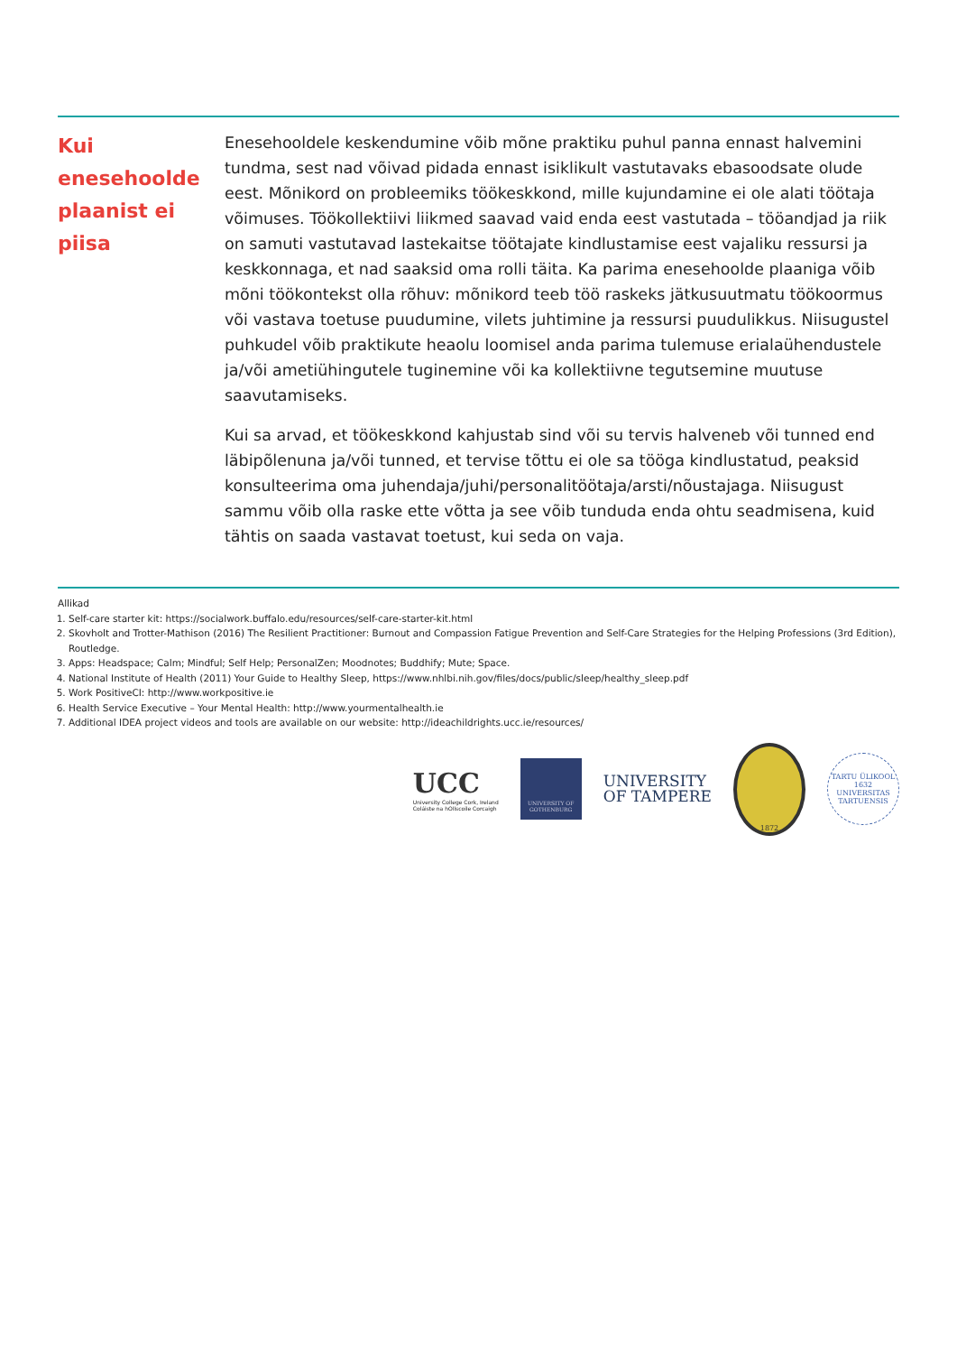Kui enesehoolde plaanist ei piisa
Enesehooldele keskendumine võib mõne praktiku puhul panna ennast halvemini tundma, sest nad võivad pidada ennast isiklikult vastutavaks ebasoodsate olude eest. Mõnikord on probleemiks töökeskkond, mille kujundamine ei ole alati töötaja võimuses. Töökollektiivi liikmed saavad vaid enda eest vastutada – tööandjad ja riik on samuti vastutavad lastekaitse töötajate kindlustamise eest vajaliku ressursi ja keskkonnaga, et nad saaksid oma rolli täita. Ka parima enesehoolde plaaniga võib mõni töökontekst olla rõhuv: mõnikord teeb töö raskeks jätkusuutmatu töökoormus või vastava toetuse puudumine, vilets juhtimine ja ressursi puudulikkus. Niisugustel puhkudel võib praktikute heaolu loomisel anda parima tulemuse erialaühendustele ja/või ametiühingutele tuginemine või ka kollektiivne tegutsemine muutuse saavutamiseks.
Kui sa arvad, et töökeskkond kahjustab sind või su tervis halveneb või tunned end läbipõlenuna ja/või tunned, et tervise tõttu ei ole sa tööga kindlustatud, peaksid konsulteerima oma juhendaja/juhi/personalitöötaja/arsti/nõustajaga. Niisugust sammu võib olla raske ette võtta ja see võib tunduda enda ohtu seadmisena, kuid tähtis on saada vastavat toetust, kui seda on vaja.
Allikad
1. Self-care starter kit: https://socialwork.buffalo.edu/resources/self-care-starter-kit.html
2. Skovholt and Trotter-Mathison (2016) The Resilient Practitioner: Burnout and Compassion Fatigue Prevention and Self-Care Strategies for the Helping Professions (3rd Edition), Routledge.
3. Apps: Headspace; Calm; Mindful; Self Help; PersonalZen; Moodnotes; Buddhify; Mute; Space.
4. National Institute of Health (2011) Your Guide to Healthy Sleep, https://www.nhlbi.nih.gov/files/docs/public/sleep/healthy_sleep.pdf
5. Work PositiveCI: http://www.workpositive.ie
6. Health Service Executive – Your Mental Health: http://www.yourmentalhealth.ie
7. Additional IDEA project videos and tools are available on our website: http://ideachildrights.ucc.ie/resources/
UCC
University College Cork, Ireland
Coláiste na hOllscoile Corcaigh
UNIVERSITY OF
GOTHENBURG
UNIVERSITY
OF TAMPERE
1872
TARTU ÜLIKOOL
1632
UNIVERSITAS TARTUENSIS